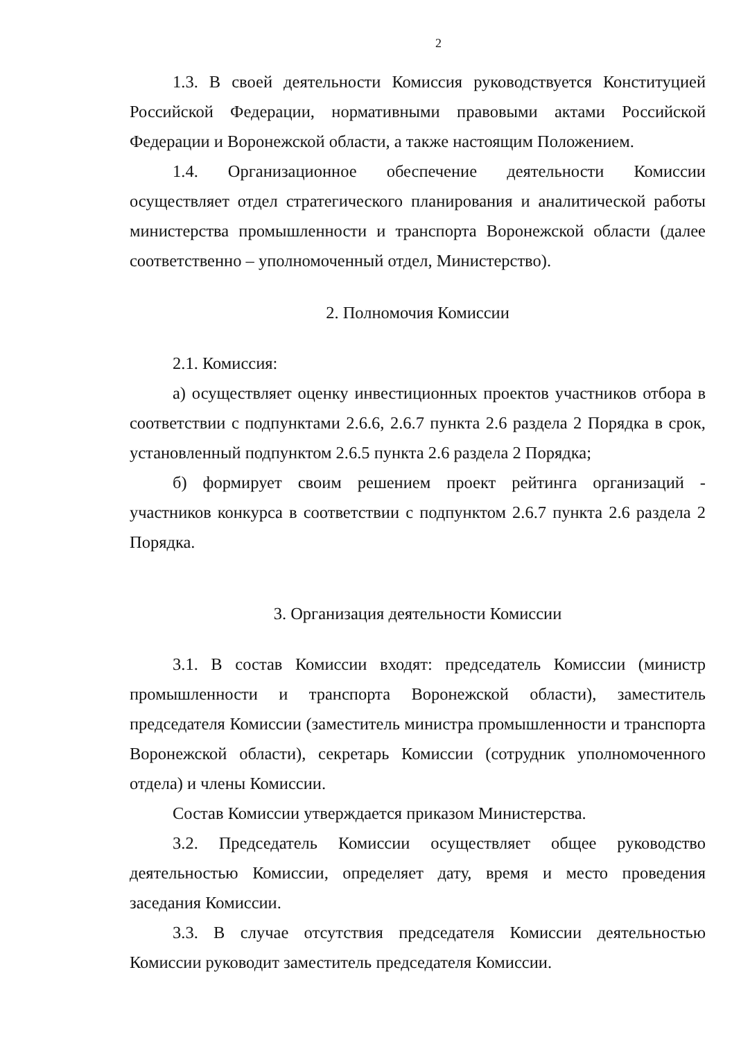2
1.3. В своей деятельности Комиссия руководствуется Конституцией Российской Федерации, нормативными правовыми актами Российской Федерации и Воронежской области, а также настоящим Положением.
1.4. Организационное обеспечение деятельности Комиссии осуществляет отдел стратегического планирования и аналитической работы министерства промышленности и транспорта Воронежской области (далее соответственно – уполномоченный отдел, Министерство).
2. Полномочия Комиссии
2.1. Комиссия:
а) осуществляет оценку инвестиционных проектов участников отбора в соответствии с подпунктами 2.6.6, 2.6.7 пункта 2.6 раздела 2 Порядка в срок, установленный подпунктом 2.6.5 пункта 2.6 раздела 2 Порядка;
б) формирует своим решением проект рейтинга организаций - участников конкурса в соответствии с подпунктом 2.6.7 пункта 2.6 раздела 2 Порядка.
3. Организация деятельности Комиссии
3.1. В состав Комиссии входят: председатель Комиссии (министр промышленности и транспорта Воронежской области), заместитель председателя Комиссии (заместитель министра промышленности и транспорта Воронежской области), секретарь Комиссии (сотрудник уполномоченного отдела) и члены Комиссии.
Состав Комиссии утверждается приказом Министерства.
3.2. Председатель Комиссии осуществляет общее руководство деятельностью Комиссии, определяет дату, время и место проведения заседания Комиссии.
3.3. В случае отсутствия председателя Комиссии деятельностью Комиссии руководит заместитель председателя Комиссии.